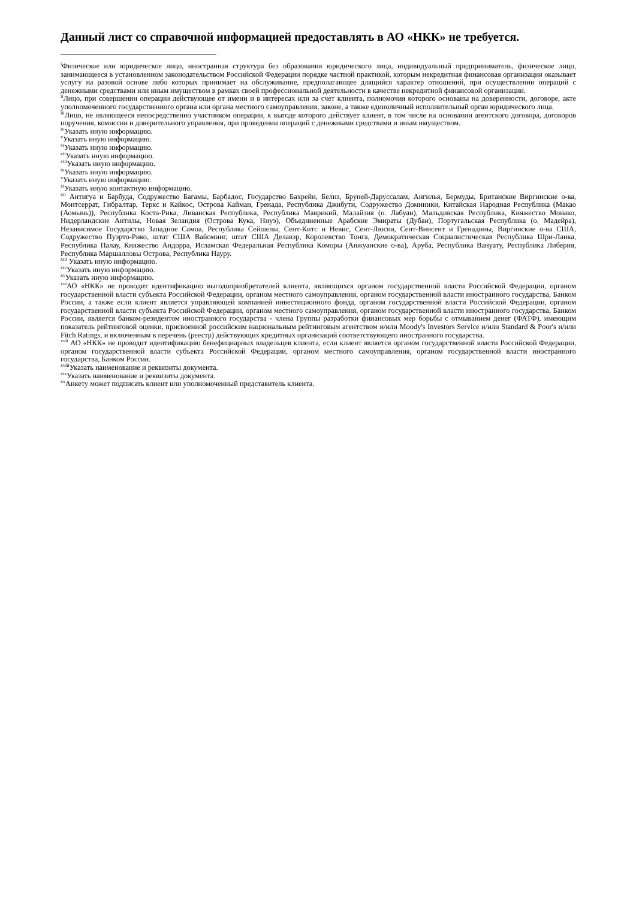Данный лист со справочной информацией предоставлять в АО «НКК» не требуется.
<sup>i</sup> Физическое или юридическое лицо, иностранная структура без образования юридического лица, индивидуальный предприниматель, физическое лицо, занимающееся в установленном законодательством Российской Федерации порядке частной практикой, которым некредитная финансовая организация оказывает услугу на разовой основе либо которых принимает на обслуживание, предполагающее длящийся характер отношений, при осуществлении операций с денежными средствами или иным имуществом в рамках своей профессиональной деятельности в качестве некредитной финансовой организации.
<sup>ii</sup>Лицо, при совершении операции действующее от имени и в интересах или за счет клиента, полномочия которого основаны на доверенности, договоре, акте уполномоченного государственного органа или органа местного самоуправления, законе, а также единоличный исполнительный орган юридического лица.
<sup>iii</sup>Лицо, не являющееся непосредственно участником операции, к выгоде которого действует клиент, в том числе на основании агентского договора, договоров поручения, комиссии и доверительного управления, при проведении операций с денежными средствами и иным имуществом.
<sup>iv</sup>Указать иную информацию.
<sup>v</sup> Указать иную информацию.
<sup>vi</sup>Указать иную информацию.
<sup>vii</sup>Указать иную информацию.
<sup>viii</sup>Указать иную информацию.
<sup>ix</sup>Указать иную информацию.
<sup>x</sup> Указать иную информацию.
<sup>xi</sup>Указать иную контактную информацию.
<sup>xii</sup> Антигуа и Барбуда, Содружество Багамы, Барбадос, Государство Бахрейн, Белиз, Бруней-Даруссалам, Ангилья, Бермуды, Британские Виргинские о-ва, Монтсеррат, Гибралтар, Теркс и Кайкос, Острова Кайман, Гренада, Республика Джибути, Содружество Доминики, Китайская Народная Республика (Макао (Аомынь)), Республика Коста-Рика, Ливанская Республика, Республика Маврикий, Малайзия (о. Лабуан), Мальдивская Республика, Княжество Монако, Нидерландские Антилы, Новая Зеландия (Острова Кука, Ниуэ), Объединенные Арабские Эмираты (Дубаи), Португальская Республика (о. Мадейра), Независимое Государство Западное Самоа, Республика Сейшелы, Сент-Китс и Невис, Сент-Люсия, Сент-Винсент и Гренадины, Виргинские о-ва США, Содружество Пуэрто-Рико, штат США Вайоминг, штат США Делавэр, Королевство Тонга, Демократическая Социалистическая Республика Шри-Ланка, Республика Палау, Княжество Андорра, Исламская Федеральная Республика Коморы (Анжуанские о-ва), Аруба, Республика Вануату, Республика Либерия, Республика Маршалловы Острова, Республика Науру.
<sup>xiii</sup> Указать иную информацию.
<sup>xiv</sup>Указать иную информацию.
<sup>xv</sup>Указать иную информацию.
<sup>xvi</sup>АО «НКК» не проводит идентификацию выгодоприобретателей клиента, являющихся органом государственной власти Российской Федерации, органом государственной власти субъекта Российской Федерации, органом местного самоуправления, органом государственной власти иностранного государства, Банком России, а также если клиент является управляющей компанией инвестиционного фонда, органом государственной власти Российской Федерации, органом государственной власти субъекта Российской Федерации, органом местного самоуправления, органом государственной власти иностранного государства, Банком России, является банком-резидентом иностранного государства - члена Группы разработки финансовых мер борьбы с отмыванием денег (ФАТФ), имеющим показатель рейтинговой оценки, присвоенной российским национальным рейтинговым агентством и/или Moody's Investors Service и/или Standard & Poor's и/или Fitch Ratings, и включенным в перечень (реестр) действующих кредитных организаций соответствующего иностранного государства.
<sup>xvii</sup> АО «НКК» не проводит идентификацию бенефициарных владельцев клиента, если клиент является органом государственной власти Российской Федерации, органом государственной власти субъекта Российской Федерации, органом местного самоуправления, органом государственной власти иностранного государства, Банком России.
<sup>xviii</sup>Указать наименование и реквизиты документа.
<sup>xix</sup>Указать наименование и реквизиты документа.
<sup>xx</sup>Анкету может подписать клиент или уполномоченный представитель клиента.